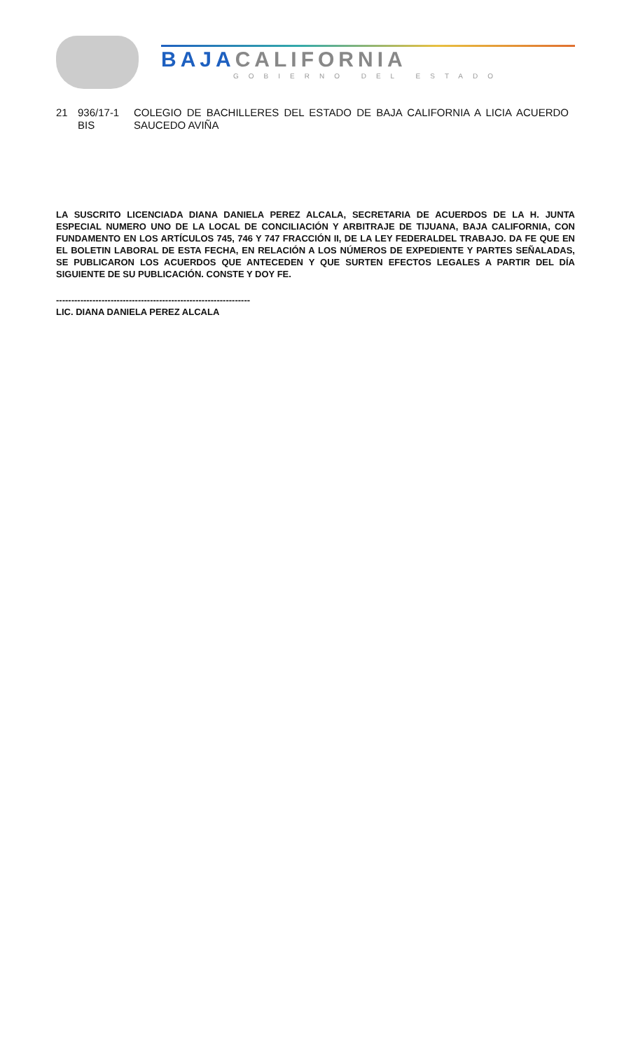BAJA CALIFORNIA
GOBIERNO DEL ESTADO
| 21 | 936/17-1 BIS | COLEGIO DE BACHILLERES DEL ESTADO DE BAJA CALIFORNIA A LICIA SAUCEDO AVIÑA | ACUERDO |
LA SUSCRITO LICENCIADA DIANA DANIELA PEREZ ALCALA, SECRETARIA DE ACUERDOS DE LA H. JUNTA ESPECIAL NUMERO UNO DE LA LOCAL DE CONCILIACIÓN Y ARBITRAJE DE TIJUANA, BAJA CALIFORNIA, CON FUNDAMENTO EN LOS ARTÍCULOS 745, 746 Y 747 FRACCIÓN II, DE LA LEY FEDERALDEL TRABAJO. DA FE QUE EN EL BOLETIN LABORAL DE ESTA FECHA, EN RELACIÓN A LOS NÚMEROS DE EXPEDIENTE Y PARTES SEÑALADAS, SE PUBLICARON LOS ACUERDOS QUE ANTECEDEN Y QUE SURTEN EFECTOS LEGALES A PARTIR DEL DÍA SIGUIENTE DE SU PUBLICACIÓN. CONSTE Y DOY FE.
----------------------------------------------------------------
LIC. DIANA DANIELA PEREZ ALCALA